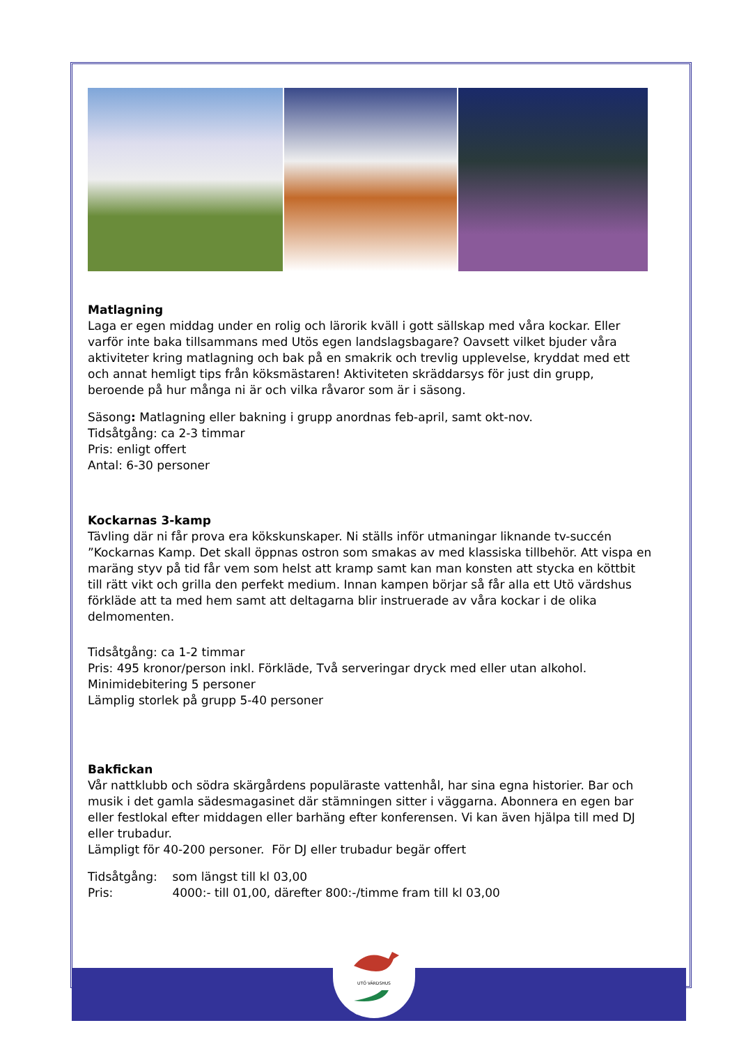UTÖ VÄRDSHUS
Matlagning
Laga er egen middag under en rolig och lärorik kväll i gott sällskap med våra kockar. Eller varför inte baka tillsammans med Utös egen landslagsbagare? Oavsett vilket bjuder våra aktiviteter kring matlagning och bak på en smakrik och trevlig upplevelse, kryddat med ett och annat hemligt tips från köksmästaren! Aktiviteten skräddarsys för just din grupp, beroende på hur många ni är och vilka råvaror som är i säsong.
Säsong: Matlagning eller bakning i grupp anordnas feb-april, samt okt-nov.
Tidsåtgång: ca 2-3 timmar
Pris: enligt offert
Antal: 6-30 personer
Kockarnas 3-kamp
Tävling där ni får prova era kökskunskaper. Ni ställs inför utmaningar liknande tv-succén ”Kockarnas Kamp. Det skall öppnas ostron som smakas av med klassiska tillbehör. Att vispa en maräng styv på tid får vem som helst att kramp samt kan man konsten att stycka en köttbit till rätt vikt och grilla den perfekt medium. Innan kampen börjar så får alla ett Utö värdshus förkläde att ta med hem samt att deltagarna blir instruerade av våra kockar i de olika delmomenten.
Tidsåtgång: ca 1-2 timmar
Pris: 495 kronor/person inkl. Förkläde, Två serveringar dryck med eller utan alkohol.
Minimidebitering 5 personer
Lämplig storlek på grupp 5-40 personer
Bakfickan
Vår nattklubb och södra skärgårdens populäraste vattenhål, har sina egna historier. Bar och musik i det gamla sädesmagasinet där stämningen sitter i väggarna. Abonnera en egen bar eller festlokal efter middagen eller barhäng efter konferensen. Vi kan även hjälpa till med DJ eller trubadur.
Lämpligt för 40-200 personer. För DJ eller trubadur begär offert
Tidsåtgång: som längst till kl 03,00
Pris: 4000:- till 01,00, därefter 800:-/timme fram till kl 03,00